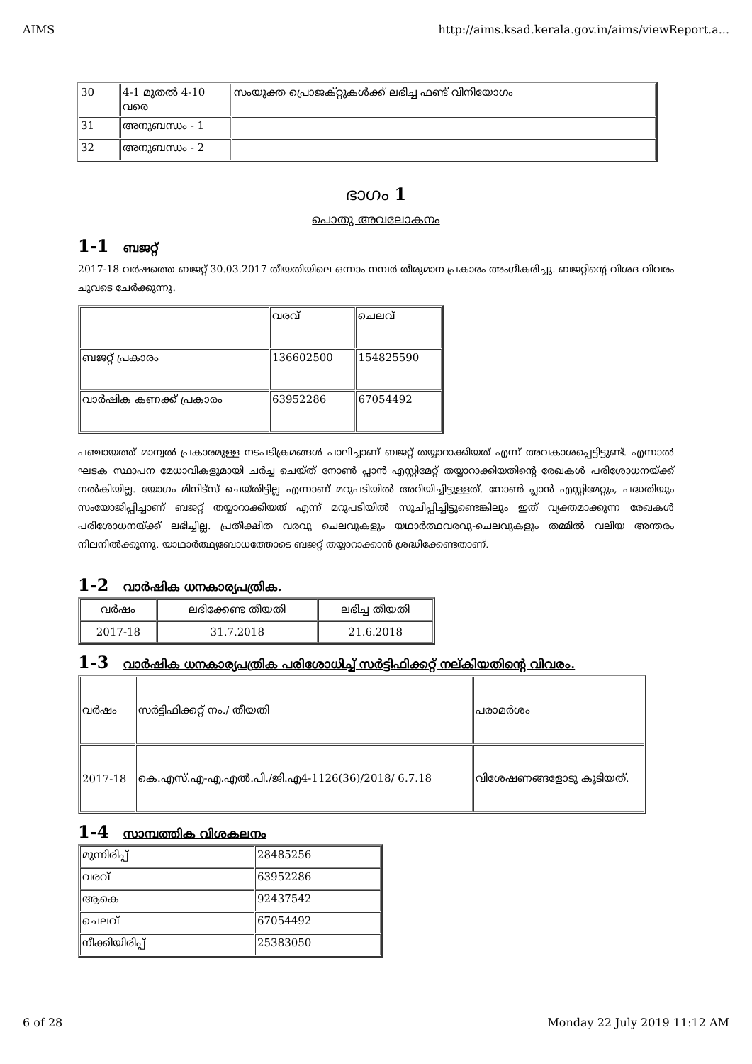AIMS http://aims.ksad.kerala.gov.in/aims/viewReport.a...
| 30 | 4-1 മുതൽ 4-10 വരെ | സംയുക്ത പ്രൊജക്റ്റുകൾക്ക് ലഭിച്ച ഫണ്ട് വിനിയോഗം |
| 31 | അനുബന്ധം - 1 | |
| 32 | അനുബന്ധം - 2 | |
ഭാഗം 1
പൊതു അവലോകനം
1-1 ബജറ്റ്
2017-18 വർഷത്തെ ബജറ്റ് 30.03.2017 തീയതിയിലെ ഒന്നാം നമ്പർ തീരുമാന പ്രകാരം അംഗീകരിച്ചു. ബജറ്റിന്റെ വിശദ വിവരം ചുവടെ ചേർക്കുന്നു.
| | വരവ് | ചെലവ് |
| ബജറ്റ് പ്രകാരം | 136602500 | 154825590 |
| വാർഷിക കണക്ക് പ്രകാരം | 63952286 | 67054492 |
പഞ്ചായത്ത് മാന്വൽ പ്രകാരമുള്ള നടപടിക്രമങ്ങൾ പാലിച്ചാണ് ബജറ്റ് തയ്യാറാക്കിയത് എന്ന് അവകാശപ്പെട്ടിട്ടുണ്ട്. എന്നാൽ ഘടക സ്ഥാപന മേധാവികളുമായി ചർച്ച ചെയ്ത് നോൺ പ്ലാൻ എസ്റ്റിമേറ്റ് തയ്യാറാക്കിയതിന്റെ രേഖകൾ പരിശോധനയ്ക്ക് നൽകിയില്ല. യോഗം മിനിട്സ് ചെയ്തിട്ടില്ല എന്നാണ് മറുപടിയിൽ അറിയിച്ചിട്ടുള്ളത്. നോൺ പ്ലാൻ എസ്റ്റിമേറ്റും, പദ്ധതിയും സംയോജിപ്പിച്ചാണ് ബജറ്റ് തയ്യാറാക്കിയത് എന്ന് മറുപടിയിൽ സൂചിപ്പിച്ചിട്ടുണ്ടെങ്കിലും ഇത് വ്യക്തമാക്കുന്ന രേഖകൾ പരിശോധനയ്ക്ക് ലഭിച്ചില്ല. പ്രതീക്ഷിത വരവു ചെലവുകളും യഥാർത്ഥവരവു-ചെലവുകളും തമ്മിൽ വലിയ അന്തരം നിലനിൽക്കുന്നു. യാഥാർത്ഥ്യബോധത്തോടെ ബജറ്റ് തയ്യാറാക്കാൻ ശ്രദ്ധിക്കേണ്ടതാണ്.
1-2 വാർഷിക ധനകാര്യപത്രിക.
| വർഷം | ലഭിക്കേണ്ട തീയതി | ലഭിച്ച തീയതി |
| --- | --- | --- |
| 2017-18 | 31.7.2018 | 21.6.2018 |
1-3 വാർഷിക ധനകാര്യപത്രിക പരിശോധിച്ച് സർട്ടിഫിക്കറ്റ് നല്കിയതിന്റെ വിവരം.
| വർഷം | സർട്ടിഫിക്കറ്റ് നം./ തീയതി | പരാമർശം |
| 2017-18 | കെ.എസ്.എ-എ.എൽ.പി./ജി.എ4-1126(36)/2018/ 6.7.18 | വിശേഷണങ്ങളോടു കൂടിയത്. |
1-4 സാമ്പത്തിക വിശകലനം
| മുന്നിരിപ്പ് | 28485256 |
| വരവ് | 63952286 |
| ആകെ | 92437542 |
| ചെലവ് | 67054492 |
| നീക്കിയിരിപ്പ് | 25383050 |
6 of 28 Monday 22 July 2019 11:12 AM